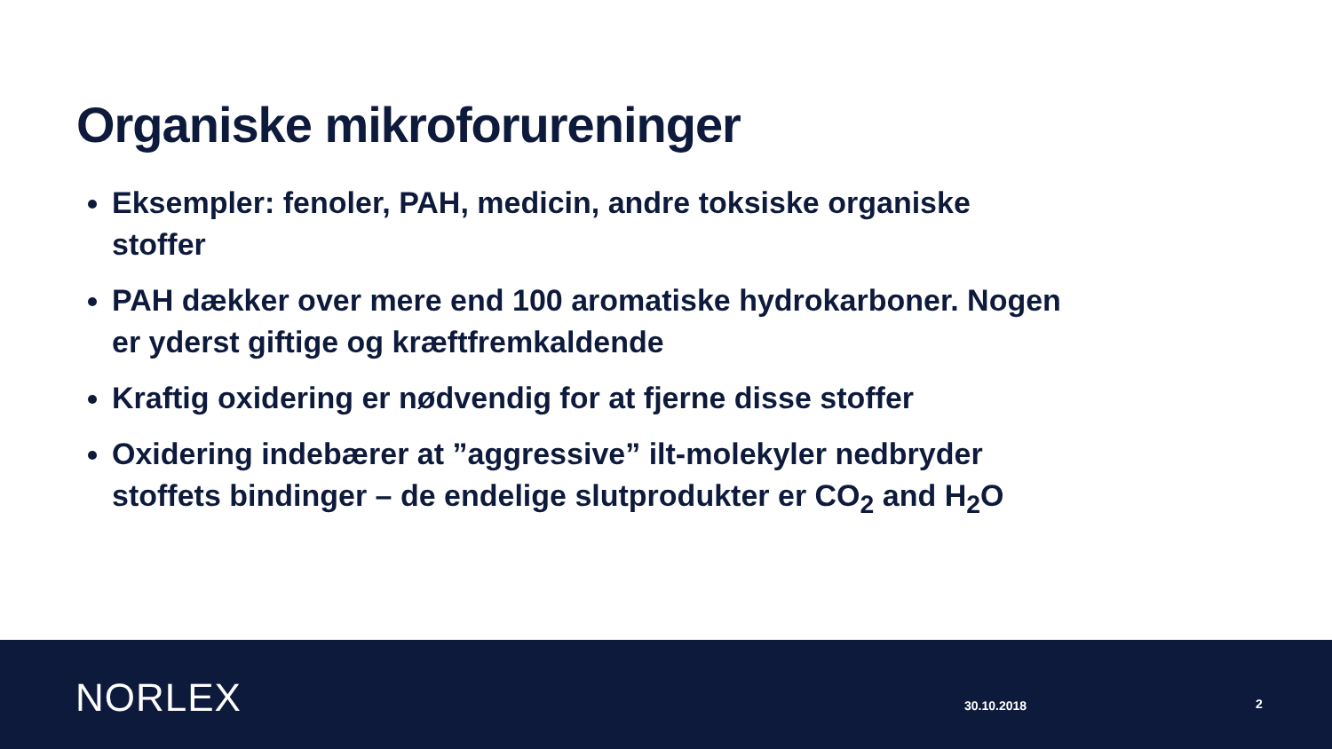Organiske mikroforureninger
Eksempler: fenoler, PAH, medicin, andre toksiske organiske stoffer
PAH dækker over mere end 100 aromatiske hydrokarboner. Nogen er yderst giftige og kræftfremkaldende
Kraftig oxidering er nødvendig for at fjerne disse stoffer
Oxidering indebærer at ”aggressive” ilt-molekyler nedbryder stoffets bindinger – de endelige slutprodukter er CO<sub>2</sub> and H<sub>2</sub>O
NORLEX 30.10.2018 2